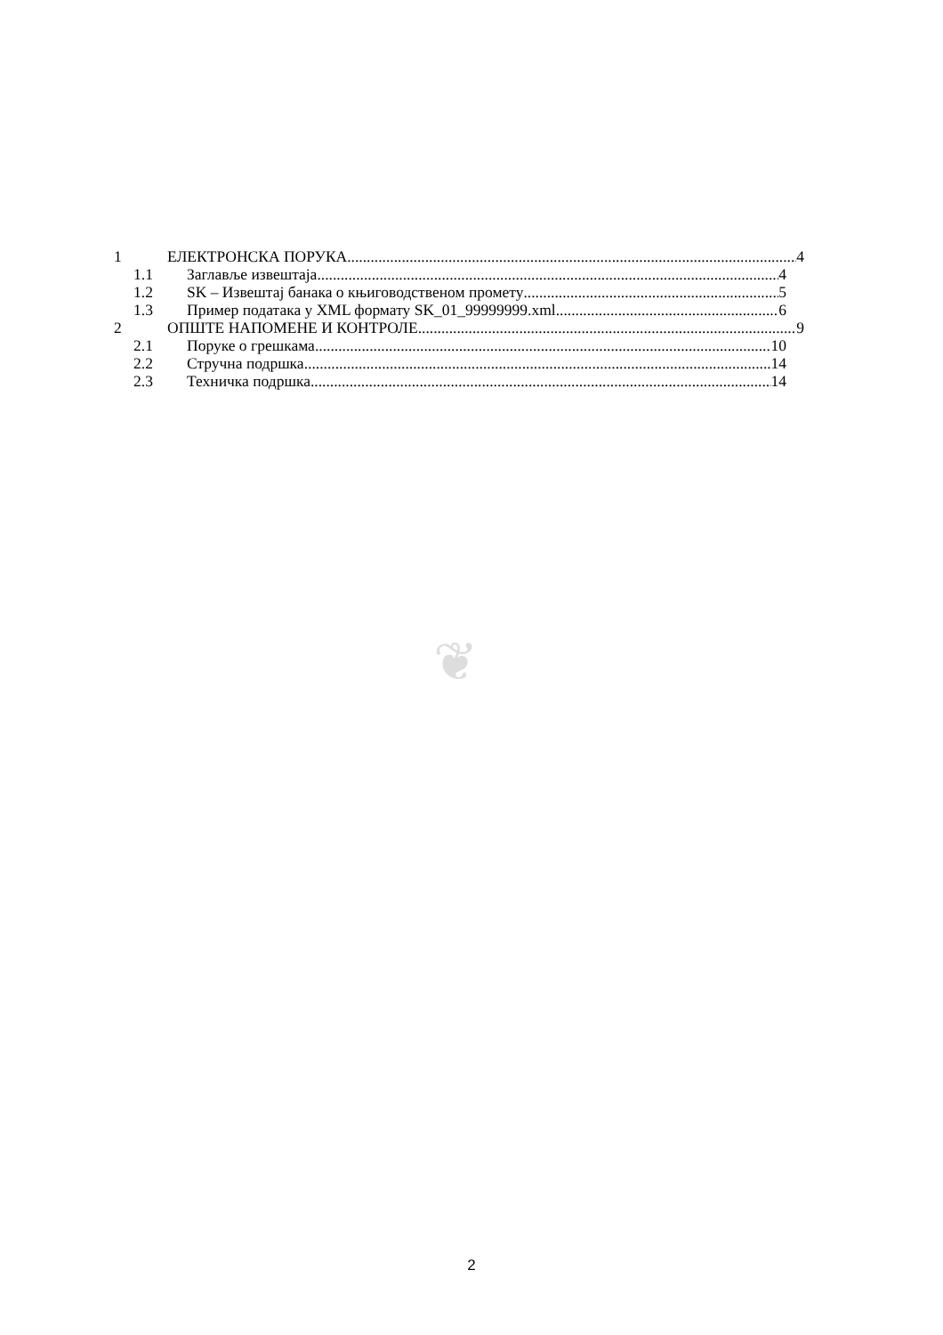1 ЕЛЕКТРОНСКА ПОРУКА 4
1.1 Заглавље извештаја 4
1.2 SK – Извештај банака о књиговодственом промету 5
1.3 Пример података у XML формату SK_01_99999999.xml 6
2 ОПШТЕ НАПОМЕНЕ И КОНТРОЛЕ 9
2.1 Поруке о грешкама 10
2.2 Стручна подршка 14
2.3 Техничка подршка 14
❦
2